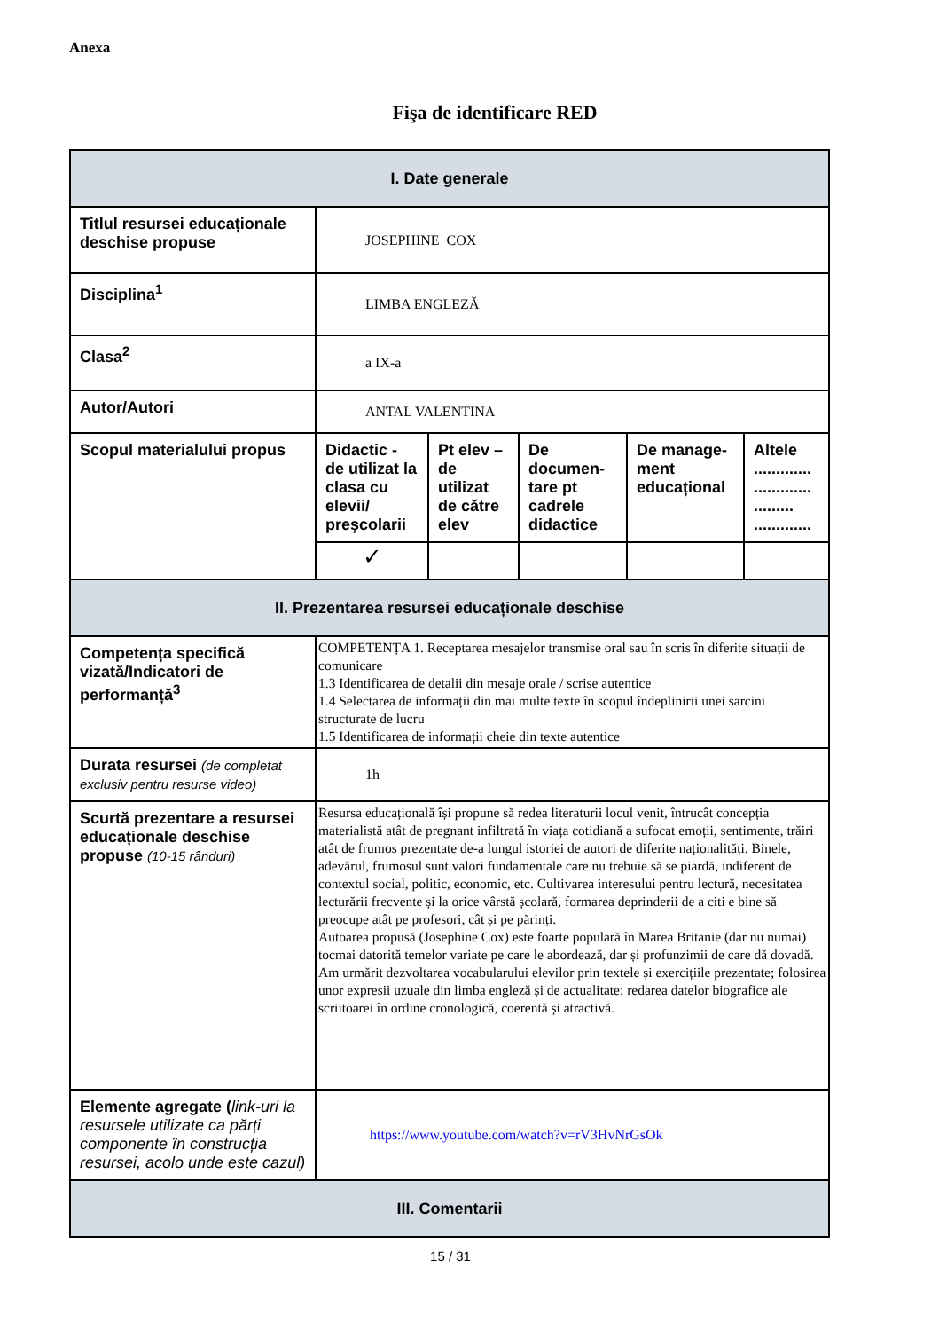Anexa
Fişa de identificare RED
| I. Date generale | | | | | |
| Titlul resursei educaționale deschise propuse | JOSEPHINE COX | | | | |
| Disciplina<sup>1</sup> | LIMBA ENGLEZĂ | | | | |
| Clasa<sup>2</sup> | a IX-a | | | | |
| Autor/Autori | ANTAL VALENTINA | | | | |
| Scopul materialului propus | Didactic - de utilizat la clasa cu elevii/ preşcolarii | Pt elev – de utilizat de către elev | De documen-tare pt cadrele didactice | De manage-ment educațional | Altele ............. ............. ......... ............. |
| | ✓ | | | | |
| II. Prezentarea resursei educaționale deschise | | | | | |
| Competența specifică vizată/Indicatori de performanță<sup>3</sup> | COMPETENȚA 1. Receptarea mesajelor transmise oral sau în scris în diferite situații de comunicare 1.3 Identificarea de detalii din mesaje orale / scrise autentice 1.4 Selectarea de informații din mai multe texte în scopul îndeplinirii unei sarcini structurate de lucru 1.5 Identificarea de informații cheie din texte autentice | | | | |
| Durata resursei (de completat exclusiv pentru resurse video) | 1h | | | | |
| Scurtă prezentare a resursei educaționale deschise propuse (10-15 rânduri) | Resursa educațională își propune să redea literaturii locul venit, întrucât concepția materialistă atât de pregnant infiltrată în viața cotidiană a sufocat emoții, sentimente, trăiri atât de frumos prezentate de-a lungul istoriei de autori de diferite naționalități. Binele, adevărul, frumosul sunt valori fundamentale care nu trebuie să se piardă, indiferent de contextul social, politic, economic, etc. Cultivarea interesului pentru lectură, necesitatea lecturării frecvente și la orice vârstă școlară, formarea deprinderii de a citi e bine să preocupe atât pe profesori, cât și pe părinți. Autoarea propusă (Josephine Cox) este foarte populară în Marea Britanie (dar nu numai) tocmai datorită temelor variate pe care le abordează, dar și profunzimii de care dă dovadă. Am urmărit dezvoltarea vocabularului elevilor prin textele și exercițiile prezentate; folosirea unor expresii uzuale din limba engleză și de actualitate; redarea datelor biografice ale scriitoarei în ordine cronologică, coerentă și atractivă. | | | | |
| Elemente agregate ( link-uri la resursele utilizate ca părți componente în construcția resursei, acolo unde este cazul) | https://www.youtube.com/watch?v=rV3HvNrGsOk | | | | |
| III. Comentarii | | | | | |
15 / 31